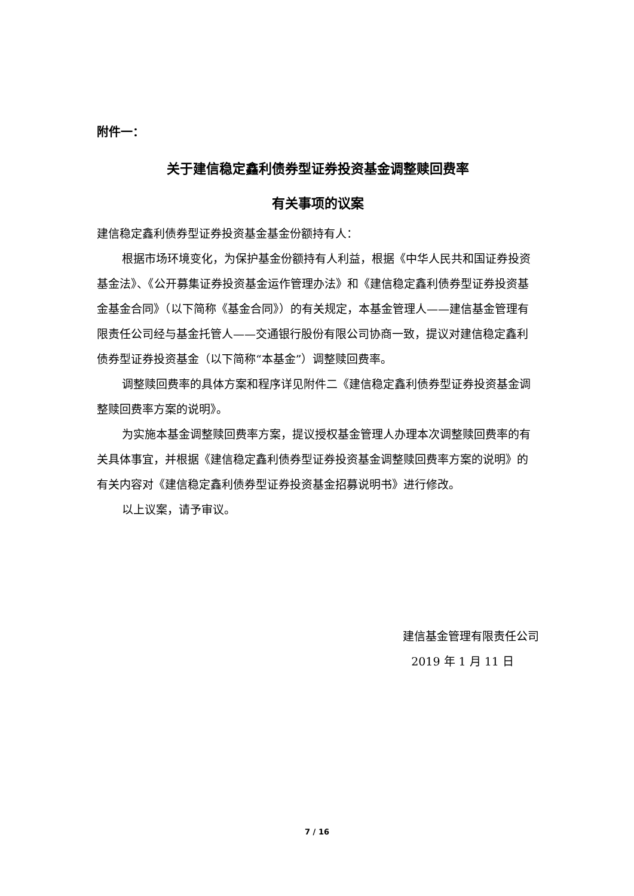附件一：
关于建信稳定鑫利债券型证券投资基金调整赎回费率
有关事项的议案
建信稳定鑫利债券型证券投资基金基金份额持有人：
根据市场环境变化，为保护基金份额持有人利益，根据《中华人民共和国证券投资基金法》、《公开募集证券投资基金运作管理办法》和《建信稳定鑫利债券型证券投资基金基金合同》（以下简称《基金合同》）的有关规定，本基金管理人——建信基金管理有限责任公司经与基金托管人——交通银行股份有限公司协商一致，提议对建信稳定鑫利债券型证券投资基金（以下简称“本基金”）调整赎回费率。
调整赎回费率的具体方案和程序详见附件二《建信稳定鑫利债券型证券投资基金调整赎回费率方案的说明》。
为实施本基金调整赎回费率方案，提议授权基金管理人办理本次调整赎回费率的有关具体事宜，并根据《建信稳定鑫利债券型证券投资基金调整赎回费率方案的说明》的有关内容对《建信稳定鑫利债券型证券投资基金招募说明书》进行修改。
以上议案，请予审议。
建信基金管理有限责任公司
2019 年 1 月 11 日
7 / 16